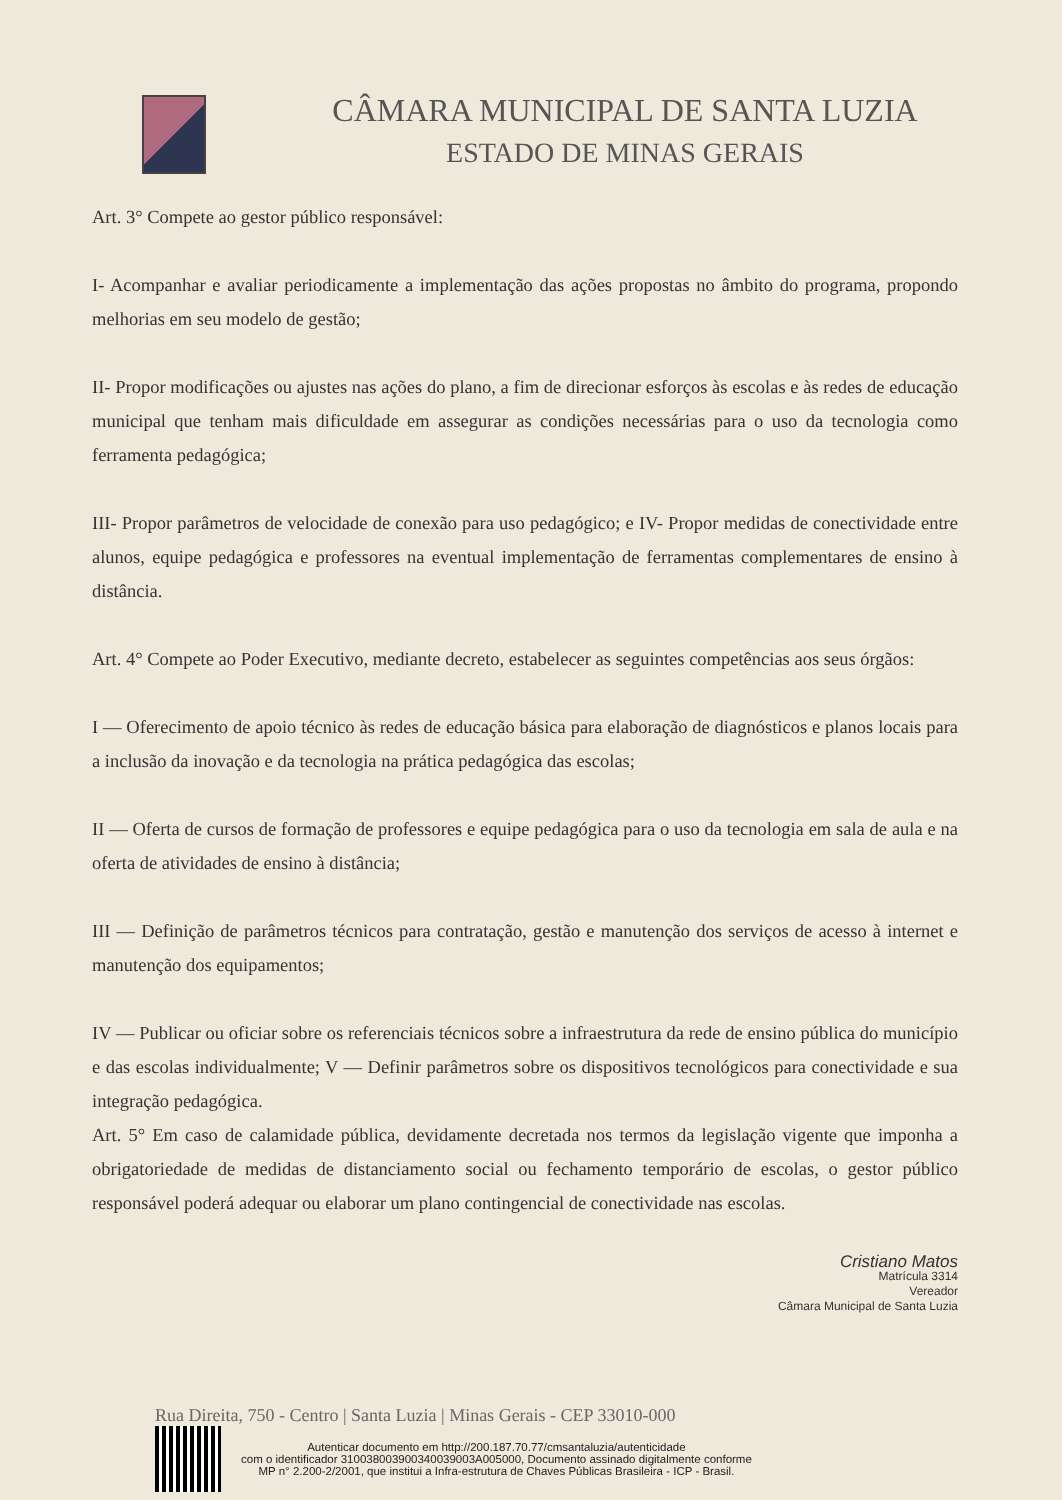CÂMARA MUNICIPAL DE SANTA LUZIA
ESTADO DE MINAS GERAIS
Art. 3° Compete ao gestor público responsável:
I- Acompanhar e avaliar periodicamente a implementação das ações propostas no âmbito do programa, propondo melhorias em seu modelo de gestão;
II- Propor modificações ou ajustes nas ações do plano, a fim de direcionar esforços às escolas e às redes de educação municipal que tenham mais dificuldade em assegurar as condições necessárias para o uso da tecnologia como ferramenta pedagógica;
III- Propor parâmetros de velocidade de conexão para uso pedagógico; e IV- Propor medidas de conectividade entre alunos, equipe pedagógica e professores na eventual implementação de ferramentas complementares de ensino à distância.
Art. 4° Compete ao Poder Executivo, mediante decreto, estabelecer as seguintes competências aos seus órgãos:
I — Oferecimento de apoio técnico às redes de educação básica para elaboração de diagnósticos e planos locais para a inclusão da inovação e da tecnologia na prática pedagógica das escolas;
II — Oferta de cursos de formação de professores e equipe pedagógica para o uso da tecnologia em sala de aula e na oferta de atividades de ensino à distância;
III — Definição de parâmetros técnicos para contratação, gestão e manutenção dos serviços de acesso à internet e manutenção dos equipamentos;
IV — Publicar ou oficiar sobre os referenciais técnicos sobre a infraestrutura da rede de ensino pública do município e das escolas individualmente; V — Definir parâmetros sobre os dispositivos tecnológicos para conectividade e sua integração pedagógica.
Art. 5° Em caso de calamidade pública, devidamente decretada nos termos da legislação vigente que imponha a obrigatoriedade de medidas de distanciamento social ou fechamento temporário de escolas, o gestor público responsável poderá adequar ou elaborar um plano contingencial de conectividade nas escolas.
Cristiano Matos
Matrícula 3314
Vereador
Câmara Municipal de Santa Luzia
Rua Direita, 750 - Centro | Santa Luzia | Minas Gerais - CEP 33010-000
Autenticar documento em http://200.187.70.77/cmsantaluzia/autenticidade
com o identificador 310038003900340039003A005000, Documento assinado digitalmente conforme
MP n° 2.200-2/2001, que institui a Infra-estrutura de Chaves Públicas Brasileira - ICP - Brasil.